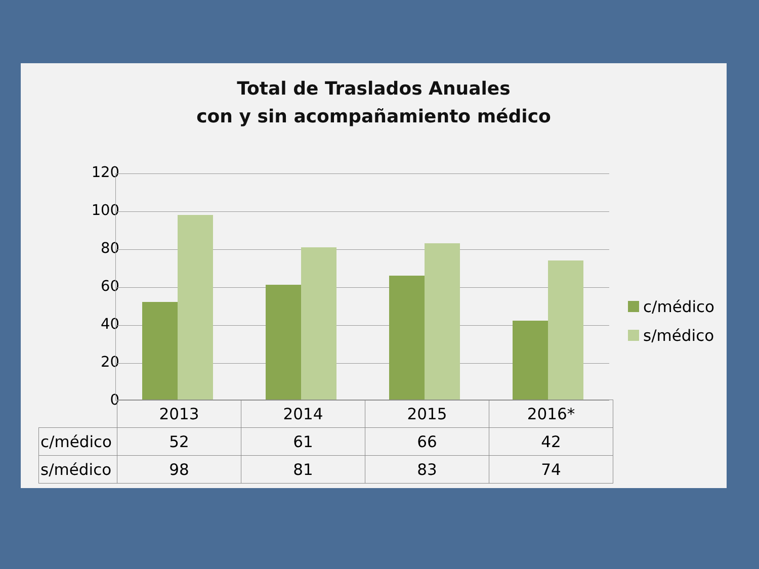Total de Traslados Anuales
con y sin acompañamiento médico
120
100
80
60
40
20
0
c/médico
s/médico
| | 2013 | 2014 | 2015 | 2016* |
| c/médico | 52 | 61 | 66 | 42 |
| s/médico | 98 | 81 | 83 | 74 |